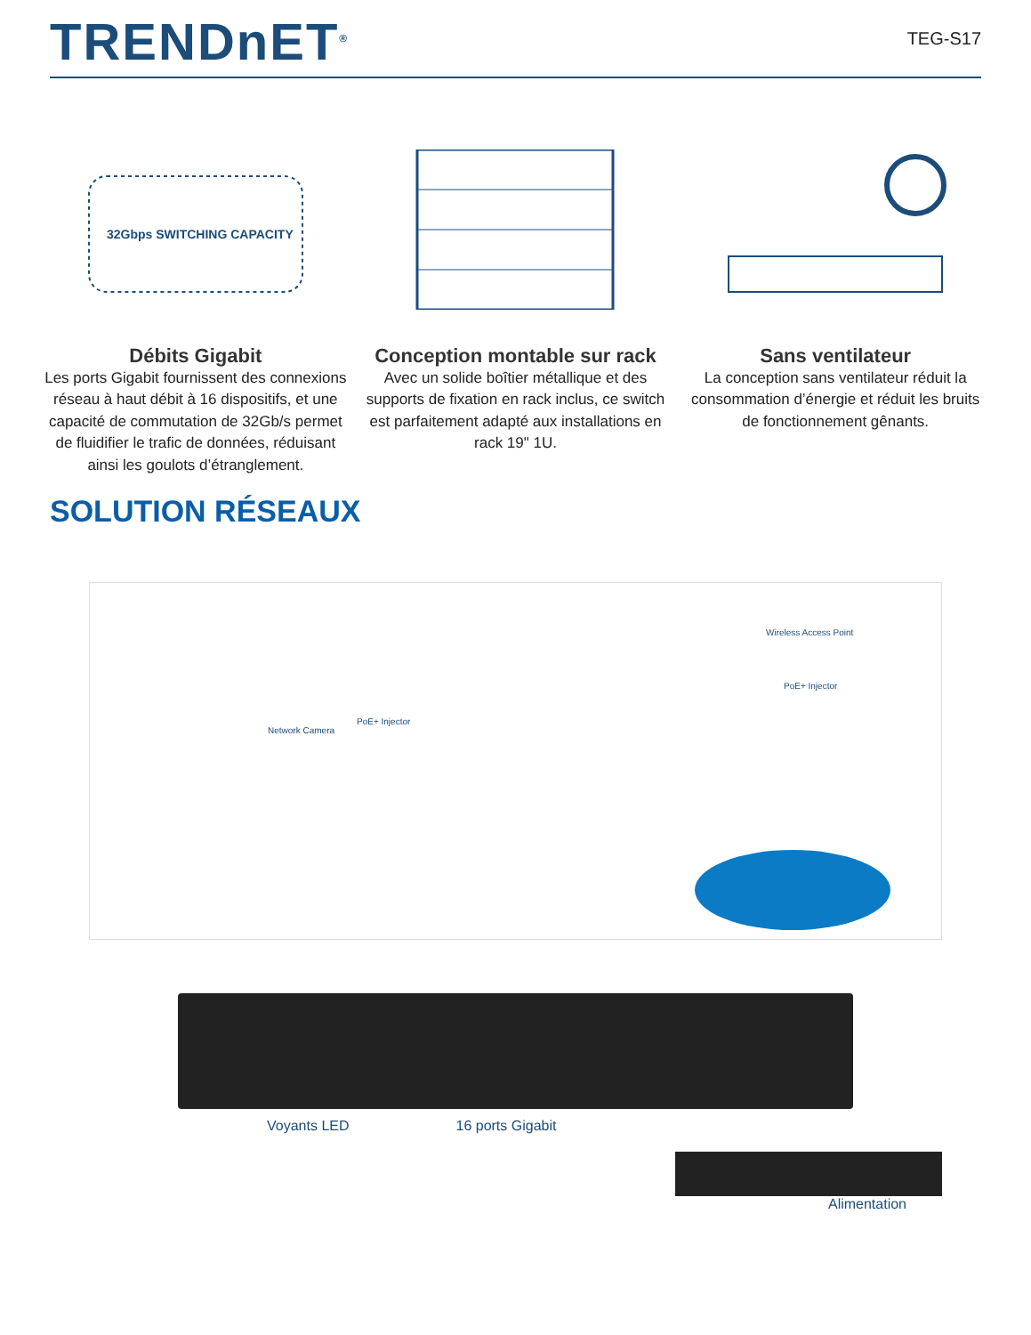TRENDnET<sup>®</sup>
TEG-S17
32Gbps SWITCHING CAPACITY
Débits Gigabit
Les ports Gigabit fournissent des connexions réseau à haut débit à 16 dispositifs, et une capacité de commutation de 32Gb/s permet de fluidifier le trafic de données, réduisant ainsi les goulots d’étranglement.
Conception montable sur rack
Avec un solide boîtier métallique et des supports de fixation en rack inclus, ce switch est parfaitement adapté aux installations en rack 19" 1U.
Sans ventilateur
La conception sans ventilateur réduit la consommation d’énergie et réduit les bruits de fonctionnement gênants.
SOLUTION RÉSEAUX
Wireless Access Point
PoE+ Injector
Network Camera
PoE+ Injector
Voyants LED 16 ports Gigabit
Alimentation